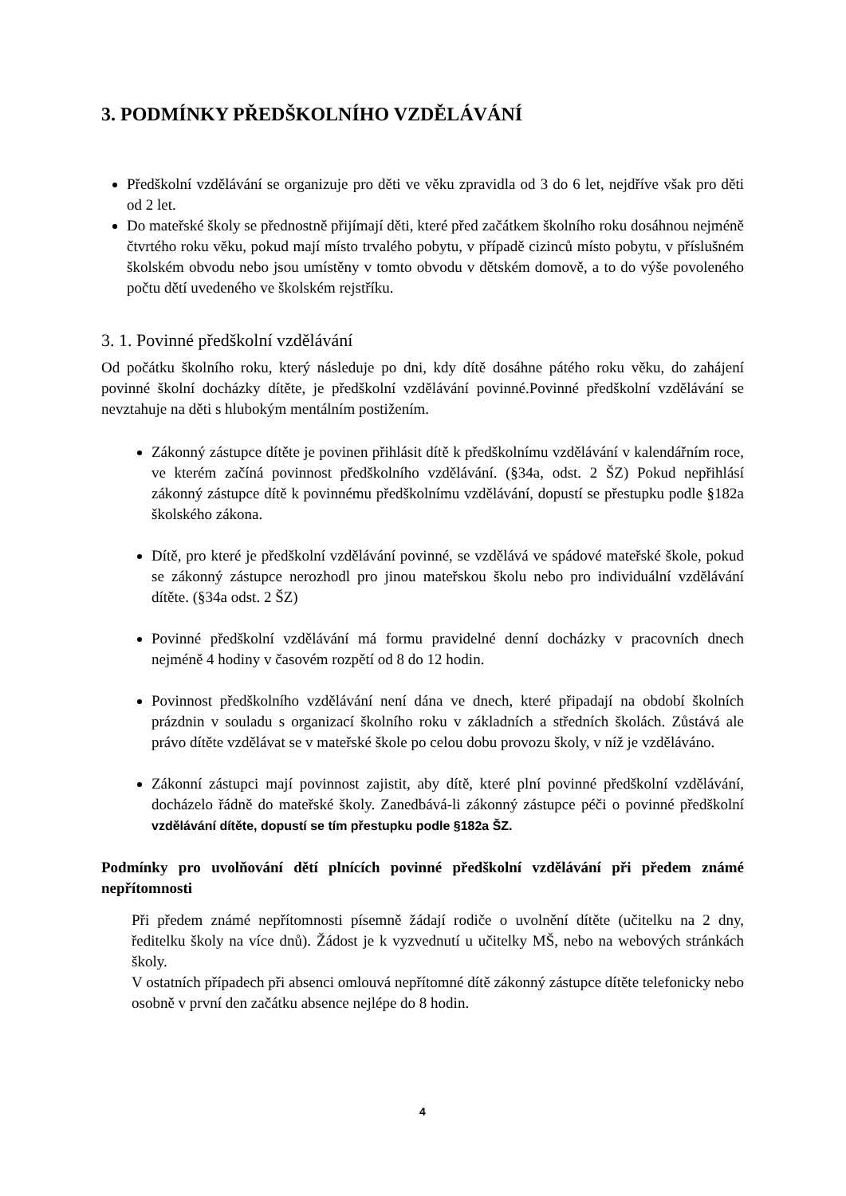3. PODMÍNKY PŘEDŠKOLNÍHO VZDĚLÁVÁNÍ
Předškolní vzdělávání se organizuje pro děti ve věku zpravidla od 3 do 6 let, nejdříve však pro děti od 2 let.
Do mateřské školy se přednostně přijímají děti, které před začátkem školního roku dosáhnou nejméně čtvrtého roku věku, pokud mají místo trvalého pobytu, v případě cizinců místo pobytu, v příslušném školském obvodu nebo jsou umístěny v tomto obvodu v dětském domově, a to do výše povoleného počtu dětí uvedeného ve školském rejstříku.
3. 1. Povinné předškolní vzdělávání
Od počátku školního roku, který následuje po dni, kdy dítě dosáhne pátého roku věku, do zahájení povinné školní docházky dítěte, je předškolní vzdělávání povinné.Povinné předškolní vzdělávání se nevztahuje na děti s hlubokým mentálním postižením.
Zákonný zástupce dítěte je povinen přihlásit dítě k předškolnímu vzdělávání v kalendářním roce, ve kterém začíná povinnost předškolního vzdělávání. (§34a, odst. 2 ŠZ) Pokud nepřihlásí zákonný zástupce dítě k povinnému předškolnímu vzdělávání, dopustí se přestupku podle §182a školského zákona.
Dítě, pro které je předškolní vzdělávání povinné, se vzdělává ve spádové mateřské škole, pokud se zákonný zástupce nerozhodl pro jinou mateřskou školu nebo pro individuální vzdělávání dítěte. (§34a odst. 2 ŠZ)
Povinné předškolní vzdělávání má formu pravidelné denní docházky v pracovních dnech nejméně 4 hodiny v časovém rozpětí od 8 do 12 hodin.
Povinnost předškolního vzdělávání není dána ve dnech, které připadají na období školních prázdnin v souladu s organizací školního roku v základních a středních školách. Zůstává ale právo dítěte vzdělávat se v mateřské škole po celou dobu provozu školy, v níž je vzděláváno.
Zákonní zástupci mají povinnost zajistit, aby dítě, které plní povinné předškolní vzdělávání, docházelo řádně do mateřské školy. Zanedbává-li zákonný zástupce péči o povinné předškolní vzdělávání dítěte, dopustí se tím přestupku podle §182a ŠZ.
Podmínky pro uvolňování dětí plnících povinné předškolní vzdělávání při předem známé nepřítomnosti
Při předem známé nepřítomnosti písemně žádají rodiče o uvolnění dítěte (učitelku na 2 dny, ředitelku školy na více dnů). Žádost je k vyzvednutí u učitelky MŠ, nebo na webových stránkách školy.
V ostatních případech při absenci omlouvá nepřítomné dítě zákonný zástupce dítěte telefonicky nebo osobně v první den začátku absence nejlépe do 8 hodin.
4